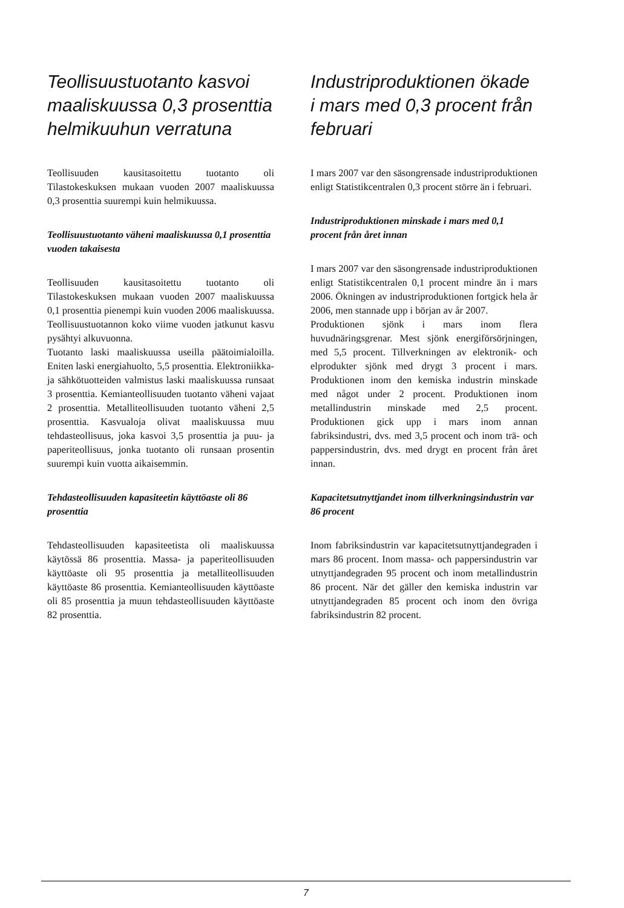Teollisuustuotanto kasvoi maaliskuussa 0,3 prosenttia helmikuuhun verratuna
Teollisuuden kausitasoitettu tuotanto oli Tilastokeskuksen mukaan vuoden 2007 maaliskuussa 0,3 prosenttia suurempi kuin helmikuussa.
Teollisuustuotanto väheni maaliskuussa 0,1 prosenttia vuoden takaisesta
Teollisuuden kausitasoitettu tuotanto oli Tilastokeskuksen mukaan vuoden 2007 maaliskuussa 0,1 prosenttia pienempi kuin vuoden 2006 maaliskuussa. Teollisuustuotannon koko viime vuoden jatkunut kasvu pysähtyi alkuvuonna.
Tuotanto laski maaliskuussa useilla päätoimialoilla. Eniten laski energiahuolto, 5,5 prosenttia. Elektroniikka- ja sähkötuotteiden valmistus laski maaliskuussa runsaat 3 prosenttia. Kemianteollisuuden tuotanto väheni vajaat 2 prosenttia. Metalliteollisuuden tuotanto väheni 2,5 prosenttia. Kasvualoja olivat maaliskuussa muu tehdasteollisuus, joka kasvoi 3,5 prosenttia ja puu- ja paperiteollisuus, jonka tuotanto oli runsaan prosentin suurempi kuin vuotta aikaisemmin.
Tehdasteollisuuden kapasiteetin käyttöaste oli 86 prosenttia
Tehdasteollisuuden kapasiteetista oli maaliskuussa käytössä 86 prosenttia. Massa- ja paperiteollisuuden käyttöaste oli 95 prosenttia ja metalliteollisuuden käyttöaste 86 prosenttia. Kemianteollisuuden käyttöaste oli 85 prosenttia ja muun tehdasteollisuuden käyttöaste 82 prosenttia.
Industriproduktionen ökade i mars med 0,3 procent från februari
I mars 2007 var den säsongrensade industriproduktionen enligt Statistikcentralen 0,3 procent större än i februari.
Industriproduktionen minskade i mars med 0,1 procent från året innan
I mars 2007 var den säsongrensade industriproduktionen enligt Statistikcentralen 0,1 procent mindre än i mars 2006. Ökningen av industriproduktionen fortgick hela år 2006, men stannade upp i början av år 2007.
Produktionen sjönk i mars inom flera huvudnäringsgrenar. Mest sjönk energiförsörjningen, med 5,5 procent. Tillverkningen av elektronik- och elprodukter sjönk med drygt 3 procent i mars. Produktionen inom den kemiska industrin minskade med något under 2 procent. Produktionen inom metallindustrin minskade med 2,5 procent. Produktionen gick upp i mars inom annan fabriksindustri, dvs. med 3,5 procent och inom trä- och pappersindustrin, dvs. med drygt en procent från året innan.
Kapacitetsutnyttjandet inom tillverkningsindustrin var 86 procent
Inom fabriksindustrin var kapacitetsutnyttjandegraden i mars 86 procent. Inom massa- och pappersindustrin var utnyttjandegraden 95 procent och inom metallindustrin 86 procent. När det gäller den kemiska industrin var utnyttjandegraden 85 procent och inom den övriga fabriksindustrin 82 procent.
7